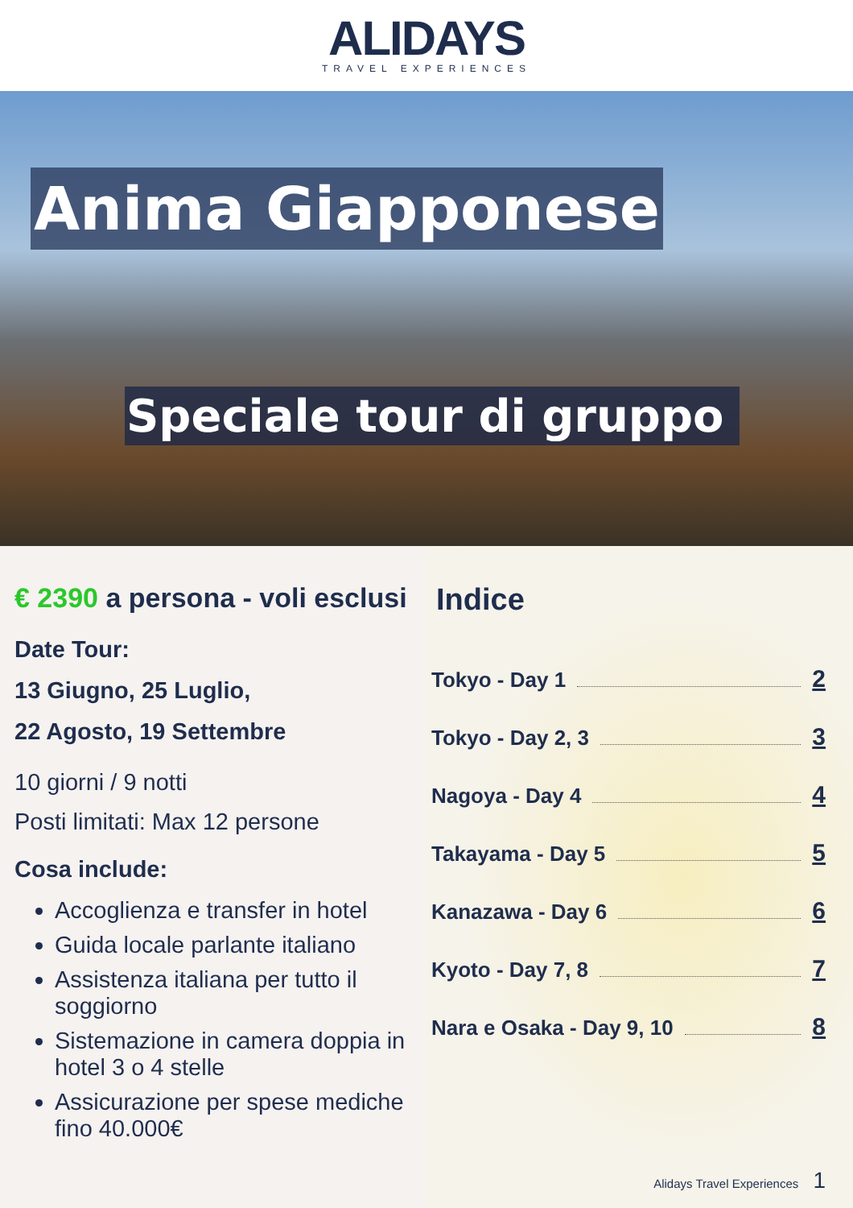ALIDAYS TRAVEL EXPERIENCES
Anima Giapponese
Speciale tour di gruppo
€ 2390 a persona - voli esclusi
Date Tour:
13 Giugno, 25 Luglio,
22 Agosto, 19 Settembre
10 giorni / 9 notti
Posti limitati: Max 12 persone
Cosa include:
Accoglienza e transfer in hotel
Guida locale parlante italiano
Assistenza italiana per tutto il soggiorno
Sistemazione in camera doppia in hotel 3 o 4 stelle
Assicurazione per spese mediche fino 40.000€
Indice
Tokyo - Day 1 2
Tokyo - Day 2, 3 3
Nagoya - Day 4 4
Takayama - Day 5 5
Kanazawa - Day 6 6
Kyoto - Day 7, 8 7
Nara e Osaka - Day 9, 10 8
Alidays Travel Experiences 1